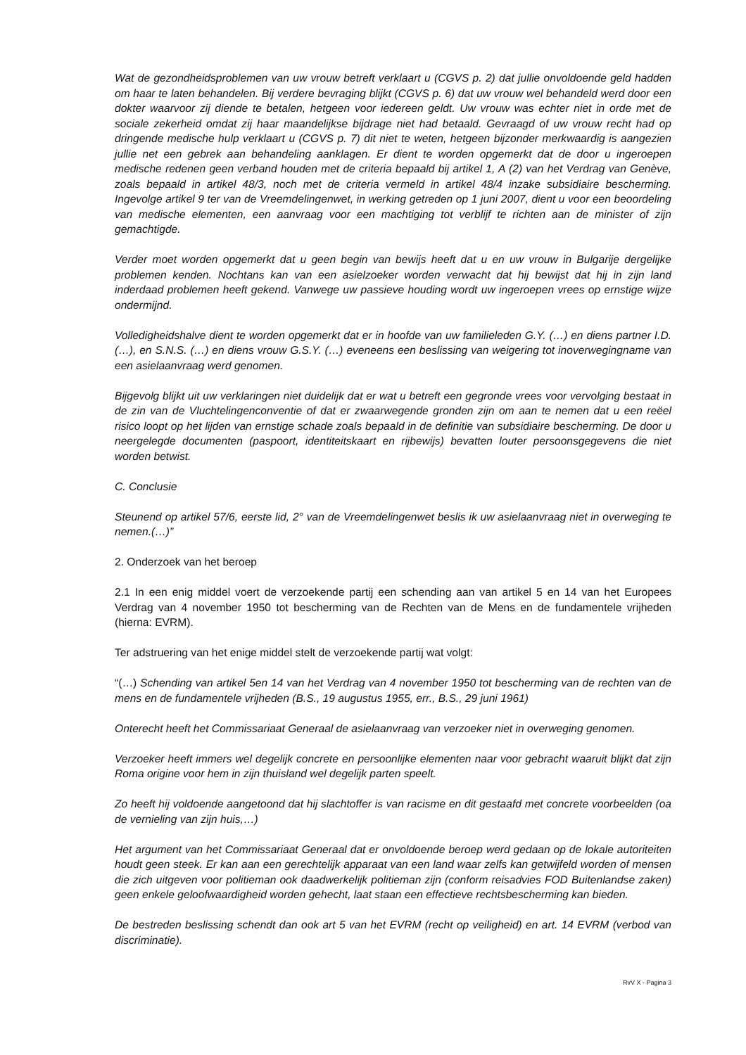Wat de gezondheidsproblemen van uw vrouw betreft verklaart u (CGVS p. 2) dat jullie onvoldoende geld hadden om haar te laten behandelen. Bij verdere bevraging blijkt (CGVS p. 6) dat uw vrouw wel behandeld werd door een dokter waarvoor zij diende te betalen, hetgeen voor iedereen geldt. Uw vrouw was echter niet in orde met de sociale zekerheid omdat zij haar maandelijkse bijdrage niet had betaald. Gevraagd of uw vrouw recht had op dringende medische hulp verklaart u (CGVS p. 7) dit niet te weten, hetgeen bijzonder merkwaardig is aangezien jullie net een gebrek aan behandeling aanklagen. Er dient te worden opgemerkt dat de door u ingeroepen medische redenen geen verband houden met de criteria bepaald bij artikel 1, A (2) van het Verdrag van Genève, zoals bepaald in artikel 48/3, noch met de criteria vermeld in artikel 48/4 inzake subsidiaire bescherming. Ingevolge artikel 9 ter van de Vreemdelingenwet, in werking getreden op 1 juni 2007, dient u voor een beoordeling van medische elementen, een aanvraag voor een machtiging tot verblijf te richten aan de minister of zijn gemachtigde.
Verder moet worden opgemerkt dat u geen begin van bewijs heeft dat u en uw vrouw in Bulgarije dergelijke problemen kenden. Nochtans kan van een asielzoeker worden verwacht dat hij bewijst dat hij in zijn land inderdaad problemen heeft gekend. Vanwege uw passieve houding wordt uw ingeroepen vrees op ernstige wijze ondermijnd.
Volledigheidshalve dient te worden opgemerkt dat er in hoofde van uw familieleden G.Y. (…) en diens partner I.D. (…), en S.N.S. (…) en diens vrouw G.S.Y. (…) eveneens een beslissing van weigering tot inoverwegingname van een asielaanvraag werd genomen.
Bijgevolg blijkt uit uw verklaringen niet duidelijk dat er wat u betreft een gegronde vrees voor vervolging bestaat in de zin van de Vluchtelingenconventie of dat er zwaarwegende gronden zijn om aan te nemen dat u een reëel risico loopt op het lijden van ernstige schade zoals bepaald in de definitie van subsidiaire bescherming. De door u neergelegde documenten (paspoort, identiteitskaart en rijbewijs) bevatten louter persoonsgegevens die niet worden betwist.
C. Conclusie
Steunend op artikel 57/6, eerste lid, 2° van de Vreemdelingenwet beslis ik uw asielaanvraag niet in overweging te nemen.(…)”
2. Onderzoek van het beroep
2.1 In een enig middel voert de verzoekende partij een schending aan van artikel 5 en 14 van het Europees Verdrag van 4 november 1950 tot bescherming van de Rechten van de Mens en de fundamentele vrijheden (hierna: EVRM).
Ter adstruering van het enige middel stelt de verzoekende partij wat volgt:
“(…) Schending van artikel 5en 14 van het Verdrag van 4 november 1950 tot bescherming van de rechten van de mens en de fundamentele vrijheden (B.S., 19 augustus 1955, err., B.S., 29 juni 1961)
Onterecht heeft het Commissariaat Generaal de asielaanvraag van verzoeker niet in overweging genomen.
Verzoeker heeft immers wel degelijk concrete en persoonlijke elementen naar voor gebracht waaruit blijkt dat zijn Roma origine voor hem in zijn thuisland wel degelijk parten speelt.
Zo heeft hij voldoende aangetoond dat hij slachtoffer is van racisme en dit gestaafd met concrete voorbeelden (oa de vernieling van zijn huis,…)
Het argument van het Commissariaat Generaal dat er onvoldoende beroep werd gedaan op de lokale autoriteiten houdt geen steek. Er kan aan een gerechtelijk apparaat van een land waar zelfs kan getwijfeld worden of mensen die zich uitgeven voor politieman ook daadwerkelijk politieman zijn (conform reisadvies FOD Buitenlandse zaken) geen enkele geloofwaardigheid worden gehecht, laat staan een effectieve rechtsbescherming kan bieden.
De bestreden beslissing schendt dan ook art 5 van het EVRM (recht op veiligheid) en art. 14 EVRM (verbod van discriminatie).
RvV X - Pagina 3